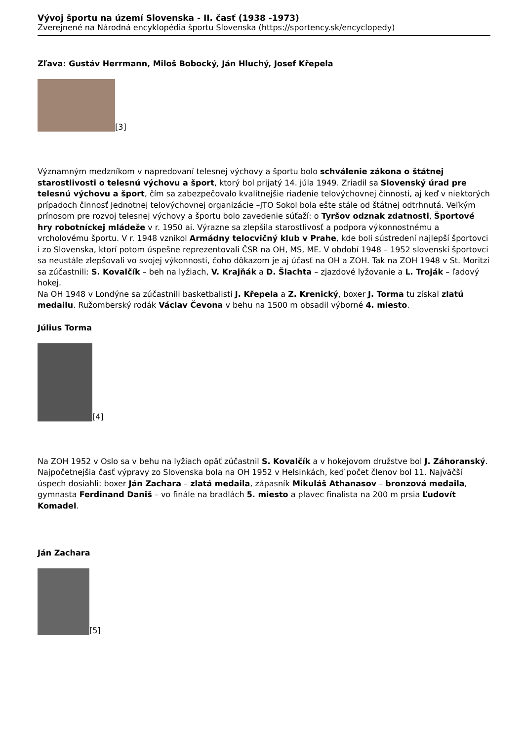Vývoj športu na území Slovenska - II. časť (1938 -1973)
Zverejnené na Národná encyklopédia športu Slovenska (https://sportency.sk/encyclopedy)
Zľava: Gustáv Herrmann, Miloš Bobocký, Ján Hluchý, Josef Křepela
[3]
Významným medzníkom v napredovaní telesnej výchovy a športu bolo schválenie zákona o štátnej starostlivosti o telesnú výchovu a šport, ktorý bol prijatý 14. júla 1949. Zriadil sa Slovenský úrad pre telesnú výchovu a šport, čím sa zabezpečovalo kvalitnejšie riadenie telovýchovnej činnosti, aj keď v niektorých prípadoch činnosť Jednotnej telovýchovnej organizácie –JTO Sokol bola ešte stále od štátnej odtrhnutá. Veľkým prínosom pre rozvoj telesnej výchovy a športu bolo zavedenie súťaží: o Tyršov odznak zdatnosti, Športové hry robotníckej mládeže v r. 1950 ai. Výrazne sa zlepšila starostlivosť a podpora výkonnostnému a vrcholovému športu. V r. 1948 vznikol Armádny telocvičný klub v Prahe, kde boli sústredení najlepší športovci i zo Slovenska, ktorí potom úspešne reprezentovali ČSR na OH, MS, ME. V období 1948 – 1952 slovenskí športovci sa neustále zlepšovali vo svojej výkonnosti, čoho dôkazom je aj účasť na OH a ZOH. Tak na ZOH 1948 v St. Moritzi sa zúčastnili: S. Kovalčík – beh na lyžiach, V. Krajňák a D. Šlachta – zjazdové lyžovanie a L. Troják – ľadový hokej.
Na OH 1948 v Londýne sa zúčastnili basketbalisti J. Křepela a Z. Krenický, boxer J. Torma tu získal zlatú medailu. Ružomberský rodák Václav Čevona v behu na 1500 m obsadil výborné 4. miesto.
Július Torma
[4]
Na ZOH 1952 v Oslo sa v behu na lyžiach opäť zúčastnil S. Kovalčík a v hokejovom družstve bol J. Záhoranský. Najpočetnejšia časť výpravy zo Slovenska bola na OH 1952 v Helsinkách, keď počet členov bol 11. Najväčší úspech dosiahli: boxer Ján Zachara – zlatá medaila, zápasník Mikuláš Athanasov – bronzová medaila, gymnasta Ferdinand Daniš – vo finále na bradlách 5. miesto a plavec finalista na 200 m prsia Ľudovít Komadel.
Ján Zachara
[5]